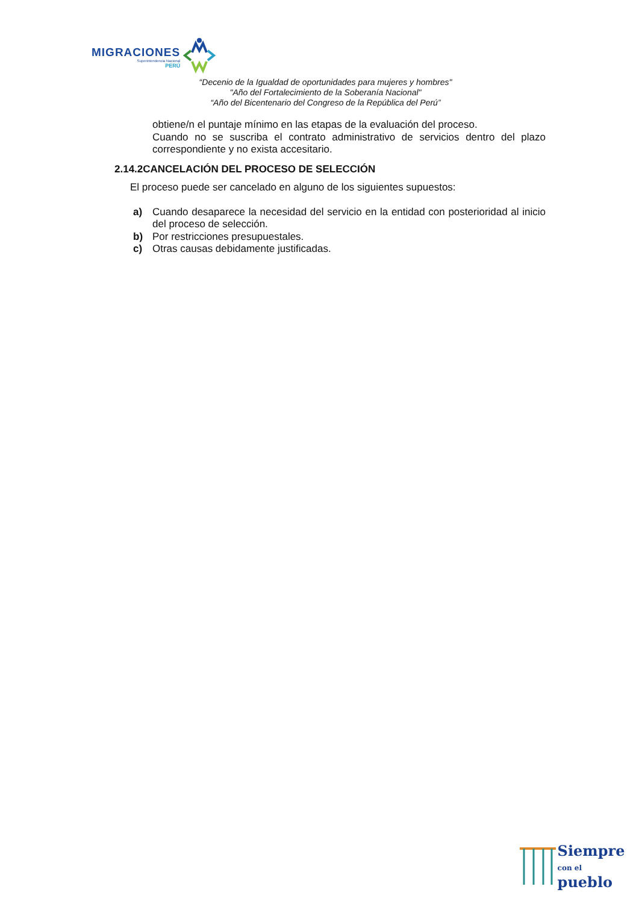MIGRACIONES
Superintendencia Nacional
PERÚ
“Decenio de la Igualdad de oportunidades para mujeres y hombres"
"Año del Fortalecimiento de la Soberanía Nacional"
“Año del Bicentenario del Congreso de la República del Perú”
obtiene/n el puntaje mínimo en las etapas de la evaluación del proceso.
Cuando no se suscriba el contrato administrativo de servicios dentro del plazo correspondiente y no exista accesitario.
2.14.2CANCELACIÓN DEL PROCESO DE SELECCIÓN
El proceso puede ser cancelado en alguno de los siguientes supuestos:
a) Cuando desaparece la necesidad del servicio en la entidad con posterioridad al inicio del proceso de selección.
b) Por restricciones presupuestales.
c) Otras causas debidamente justificadas.
Siempre
con el pueblo